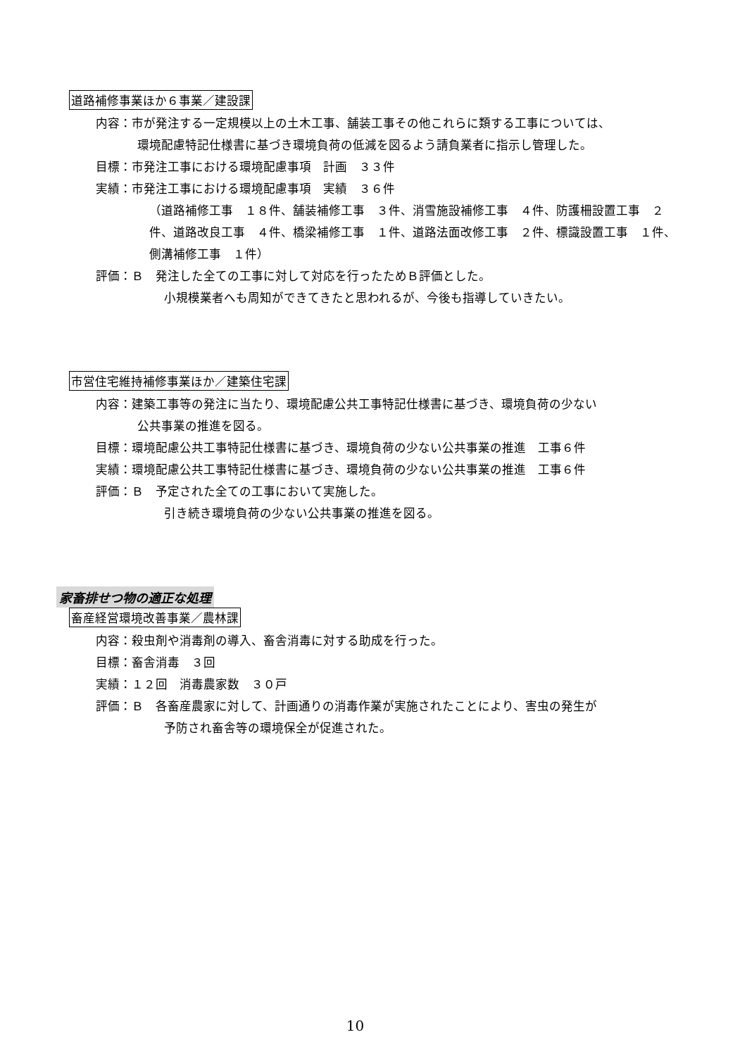道路補修事業ほか６事業／建設課
内容：市が発注する一定規模以上の土木工事、舗装工事その他これらに類する工事については、
環境配慮特記仕様書に基づき環境負荷の低減を図るよう請負業者に指示し管理した。
目標：市発注工事における環境配慮事項　計画　３３件
実績：市発注工事における環境配慮事項　実績　３６件
（道路補修工事　１８件、舗装補修工事　３件、消雪施設補修工事　４件、防護柵設置工事　２件、道路改良工事　４件、橋梁補修工事　１件、道路法面改修工事　２件、標識設置工事　１件、側溝補修工事　１件）
評価：Ｂ　発注した全ての工事に対して対応を行ったためＢ評価とした。
小規模業者へも周知ができてきたと思われるが、今後も指導していきたい。
市営住宅維持補修事業ほか／建築住宅課
内容：建築工事等の発注に当たり、環境配慮公共工事特記仕様書に基づき、環境負荷の少ない
公共事業の推進を図る。
目標：環境配慮公共工事特記仕様書に基づき、環境負荷の少ない公共事業の推進　工事６件
実績：環境配慮公共工事特記仕様書に基づき、環境負荷の少ない公共事業の推進　工事６件
評価：Ｂ　予定された全ての工事において実施した。
引き続き環境負荷の少ない公共事業の推進を図る。
家畜排せつ物の適正な処理
畜産経営環境改善事業／農林課
内容：殺虫剤や消毒剤の導入、畜舎消毒に対する助成を行った。
目標：畜舎消毒　３回
実績：１２回　消毒農家数　３０戸
評価：Ｂ　各畜産農家に対して、計画通りの消毒作業が実施されたことにより、害虫の発生が
予防され畜舎等の環境保全が促進された。
10